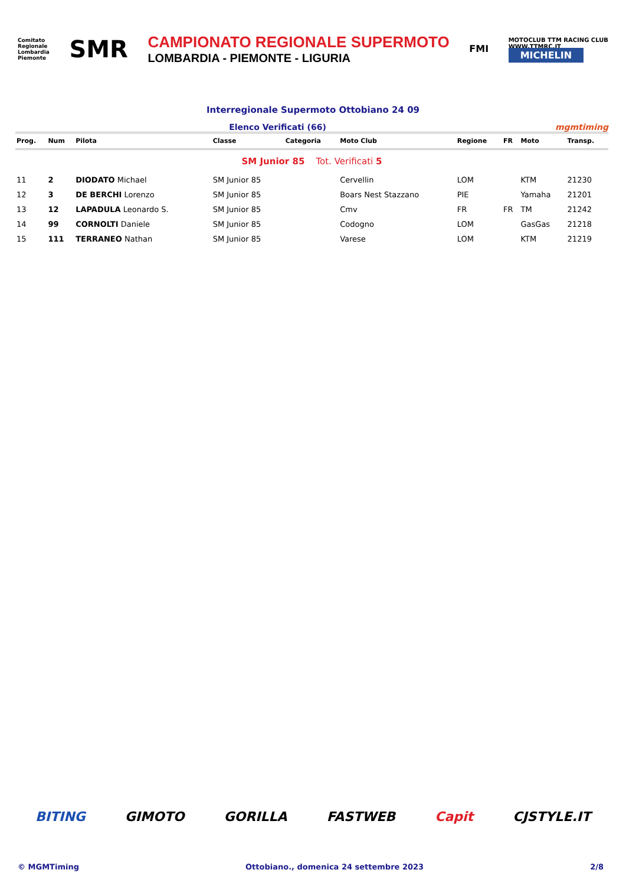Comitato
Regionale
Lombardia
Piemonte
SMR
CAMPIONATO REGIONALE SUPERMOTO
LOMBARDIA - PIEMONTE - LIGURIA
FMI
MOTOCLUB TTM RACING CLUB
WWW.TTMRC.IT
MICHELIN
Interregionale Supermoto Ottobiano 24 09
Elenco Verificati (66) mgmtiming
| Prog. | Num | Pilota | Classe | Categoria | Moto Club | Regione | FR | Moto | Transp. |
| --- | --- | --- | --- | --- | --- | --- | --- | --- | --- |
| SM Junior 85 Tot. Verificati 5 | | | | | | | | | |
| 11 | 2 | DIODATO Michael | SM Junior 85 | | Cervellin | LOM | | KTM | 21230 |
| 12 | 3 | DE BERCHI Lorenzo | SM Junior 85 | | Boars Nest Stazzano | PIE | | Yamaha | 21201 |
| 13 | 12 | LAPADULA Leonardo S. | SM Junior 85 | | Cmv | FR | FR | TM | 21242 |
| 14 | 99 | CORNOLTI Daniele | SM Junior 85 | | Codogno | LOM | | GasGas | 21218 |
| 15 | 111 | TERRANEO Nathan | SM Junior 85 | | Varese | LOM | | KTM | 21219 |
BITING GIMOTO GORILLA FASTWEB Capit CJSTYLE.IT
© MGMTiming Ottobiano., domenica 24 settembre 2023 2/8